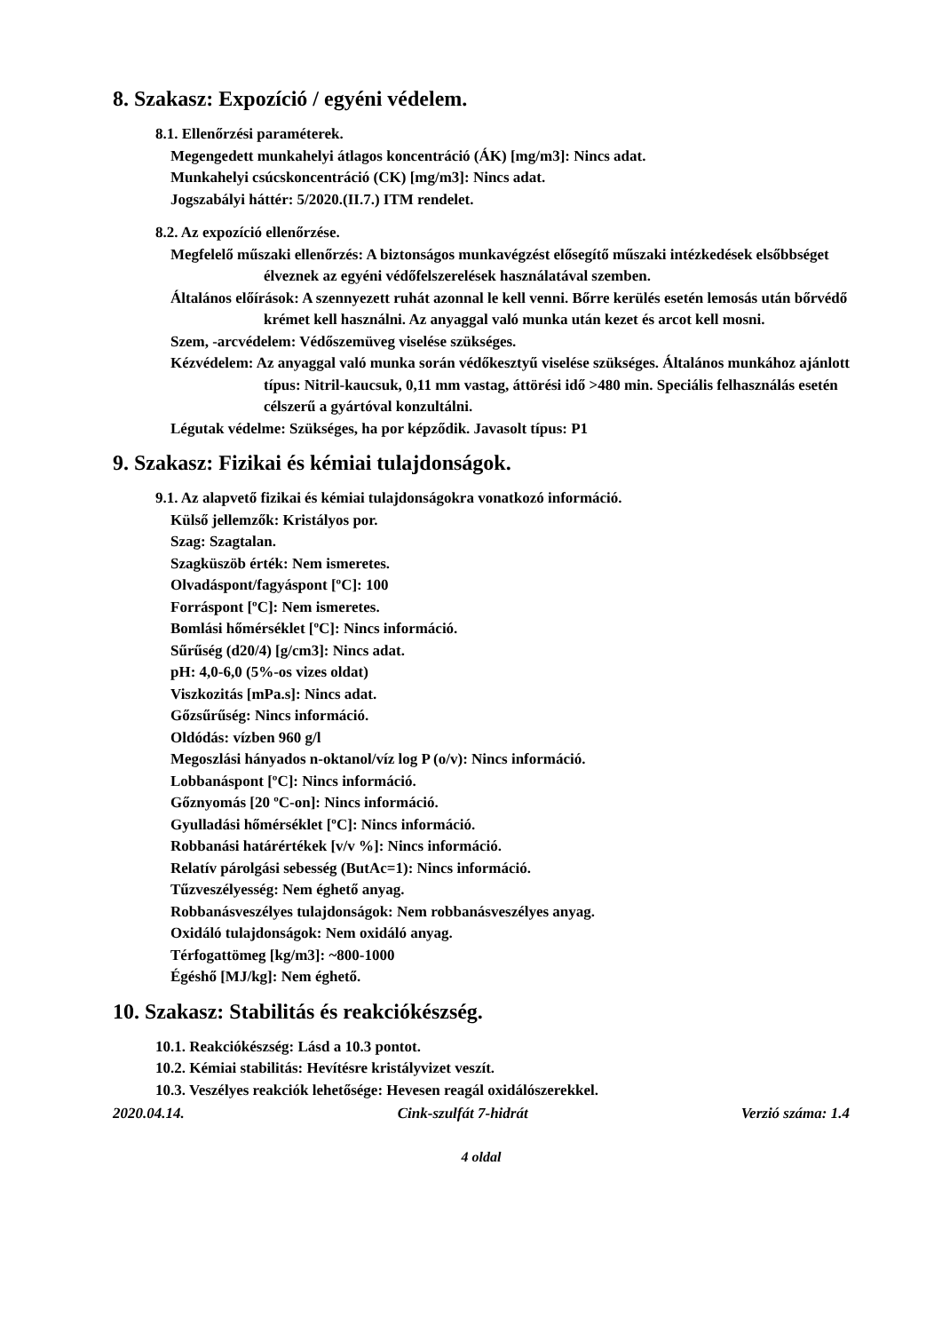8. Szakasz: Expozíció / egyéni védelem.
8.1. Ellenőrzési paraméterek.
Megengedett munkahelyi átlagos koncentráció (ÁK) [mg/m3]: Nincs adat.
Munkahelyi csúcskoncentráció (CK) [mg/m3]: Nincs adat.
Jogszabályi háttér: 5/2020.(II.7.) ITM rendelet.
8.2. Az expozíció ellenőrzése.
Megfelelő műszaki ellenőrzés: A biztonságos munkavégzést elősegítő műszaki intézkedések elsőbbséget élveznek az egyéni védőfelszerelések használatával szemben.
Általános előírások: A szennyezett ruhát azonnal le kell venni. Bőrre kerülés esetén lemosás után bőrvédő krémet kell használni. Az anyaggal való munka után kezet és arcot kell mosni.
Szem, -arcvédelem: Védőszemüveg viselése szükséges.
Kézvédelem: Az anyaggal való munka során védőkesztyű viselése szükséges. Általános munkához ajánlott típus: Nitril-kaucsuk, 0,11 mm vastag, áttörési idő >480 min. Speciális felhasználás esetén célszerű a gyártóval konzultálni.
Légutak védelme: Szükséges, ha por képződik. Javasolt típus: P1
9. Szakasz: Fizikai és kémiai tulajdonságok.
9.1. Az alapvető fizikai és kémiai tulajdonságokra vonatkozó információ.
Külső jellemzők: Kristályos por.
Szag: Szagtalan.
Szagküszöb érték: Nem ismeretes.
Olvadáspont/fagyáspont [ºC]: 100
Forráspont [ºC]: Nem ismeretes.
Bomlási hőmérséklet [ºC]: Nincs információ.
Sűrűség (d20/4) [g/cm3]: Nincs adat.
pH: 4,0-6,0 (5%-os vizes oldat)
Viszkozitás [mPa.s]: Nincs adat.
Gőzsűrűség: Nincs információ.
Oldódás: vízben 960 g/l
Megoszlási hányados n-oktanol/víz log P (o/v): Nincs információ.
Lobbanáspont [ºC]: Nincs információ.
Gőznyomás [20 ºC-on]: Nincs információ.
Gyulladási hőmérséklet [ºC]: Nincs információ.
Robbanási határértékek [v/v %]: Nincs információ.
Relatív párolgási sebesség (ButAc=1): Nincs információ.
Tűzveszélyesség: Nem éghető anyag.
Robbanásveszélyes tulajdonságok: Nem robbanásveszélyes anyag.
Oxidáló tulajdonságok: Nem oxidáló anyag.
Térfogattömeg [kg/m3]: ~800-1000
Égéshő [MJ/kg]: Nem éghető.
10. Szakasz: Stabilitás és reakciókészség.
10.1. Reakciókészség: Lásd a 10.3 pontot.
10.2. Kémiai stabilitás: Hevítésre kristályvizet veszít.
10.3. Veszélyes reakciók lehetősége: Hevesen reagál oxidálószerekkel.
2020.04.14. Cink-szulfát 7-hidrát Verzió száma: 1.4
4 oldal